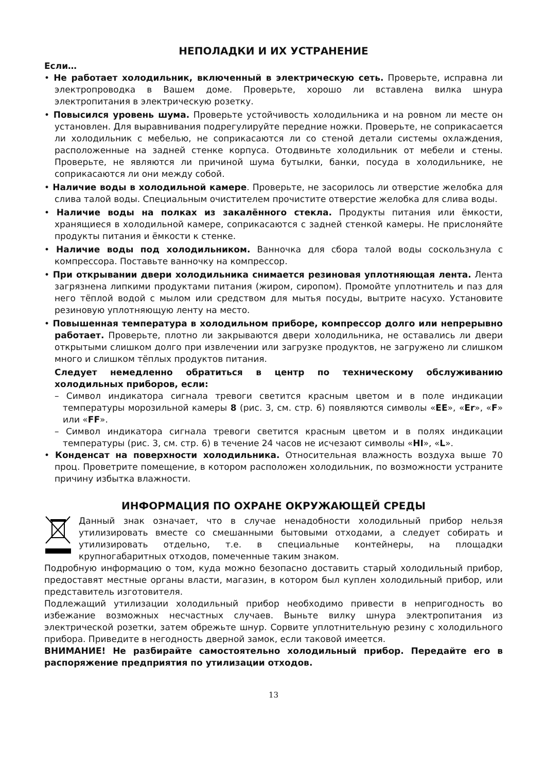НЕПОЛАДКИ И ИХ УСТРАНЕНИЕ
Если…
• Не работает холодильник, включенный в электрическую сеть. Проверьте, исправна ли электропроводка в Вашем доме. Проверьте, хорошо ли вставлена вилка шнура электропитания в электрическую розетку.
• Повысился уровень шума. Проверьте устойчивость холодильника и на ровном ли месте он установлен. Для выравнивания подрегулируйте передние ножки. Проверьте, не соприкасается ли холодильник с мебелью, не соприкасаются ли со стеной детали системы охлаждения, расположенные на задней стенке корпуса. Отодвиньте холодильник от мебели и стены. Проверьте, не являются ли причиной шума бутылки, банки, посуда в холодильнике, не соприкасаются ли они между собой.
• Наличие воды в холодильной камере. Проверьте, не засорилось ли отверстие желобка для слива талой воды. Специальным очистителем прочистите отверстие желобка для слива воды.
• Наличие воды на полках из закалённого стекла. Продукты питания или ёмкости, хранящиеся в холодильной камере, соприкасаются с задней стенкой камеры. Не прислоняйте продукты питания и ёмкости к стенке.
• Наличие воды под холодильником. Ванночка для сбора талой воды соскользнула с компрессора. Поставьте ванночку на компрессор.
• При открывании двери холодильника снимается резиновая уплотняющая лента. Лента загрязнена липкими продуктами питания (жиром, сиропом). Промойте уплотнитель и паз для него тёплой водой с мылом или средством для мытья посуды, вытрите насухо. Установите резиновую уплотняющую ленту на место.
• Повышенная температура в холодильном приборе, компрессор долго или непрерывно работает. Проверьте, плотно ли закрываются двери холодильника, не оставались ли двери открытыми слишком долго при извлечении или загрузке продуктов, не загружено ли слишком много и слишком тёплых продуктов питания.
Следует немедленно обратиться в центр по техническому обслуживанию холодильных приборов, если:
– Символ индикатора сигнала тревоги светится красным цветом и в поле индикации температуры морозильной камеры 8 (рис. 3, см. стр. 6) появляются символы «EE», «Er», «F» или «FF».
– Символ индикатора сигнала тревоги светится красным цветом и в полях индикации температуры (рис. 3, см. стр. 6) в течение 24 часов не исчезают символы «HI», «L».
• Конденсат на поверхности холодильника. Относительная влажность воздуха выше 70 проц. Проветрите помещение, в котором расположен холодильник, по возможности устраните причину избытка влажности.
ИНФОРМАЦИЯ ПО ОХРАНЕ ОКРУЖАЮЩЕЙ СРЕДЫ
Данный знак означает, что в случае ненадобности холодильный прибор нельзя утилизировать вместе со смешанными бытовыми отходами, а следует собирать и утилизировать отдельно, т.е. в специальные контейнеры, на площадки крупногабаритных отходов, помеченные таким знаком.
Подробную информацию о том, куда можно безопасно доставить старый холодильный прибор, предоставят местные органы власти, магазин, в котором был куплен холодильный прибор, или представитель изготовителя.
Подлежащий утилизации холодильный прибор необходимо привести в непригодность во избежание возможных несчастных случаев. Выньте вилку шнура электропитания из электрической розетки, затем обрежьте шнур. Сорвите уплотнительную резину с холодильного прибора. Приведите в негодность дверной замок, если таковой имеется.
ВНИМАНИЕ! Не разбирайте самостоятельно холодильный прибор. Передайте его в распоряжение предприятия по утилизации отходов.
13